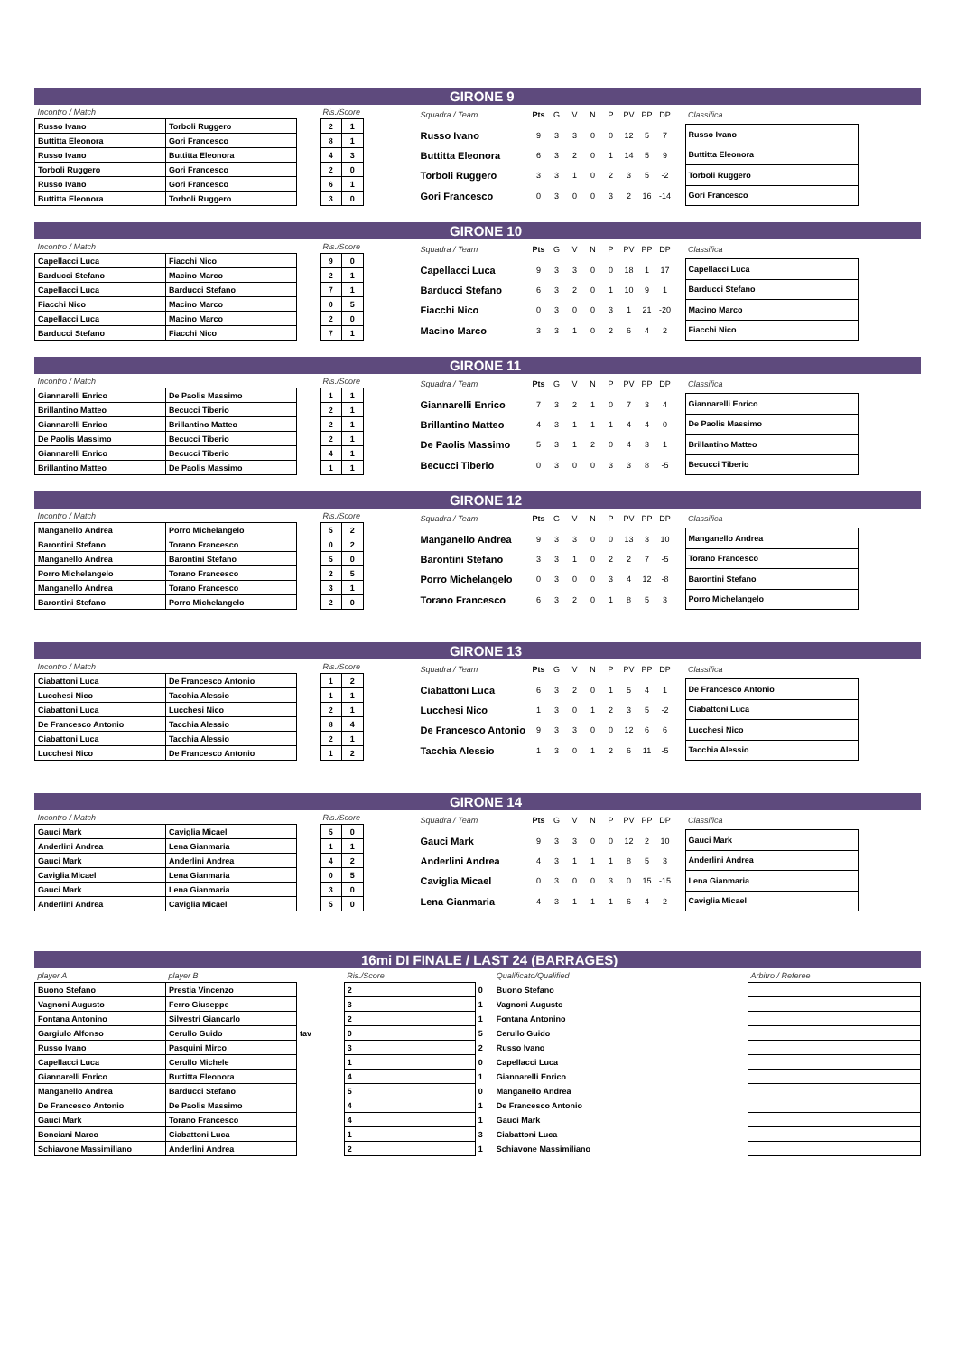GIRONE 9
| Incontro / Match | |
| Russo Ivano | Torboli Ruggero |
| Buttitta Eleonora | Gori Francesco |
| Russo Ivano | Buttitta Eleonora |
| Torboli Ruggero | Gori Francesco |
| Russo Ivano | Gori Francesco |
| Buttitta Eleonora | Torboli Ruggero |
| Ris./Score | |
| 2 | 1 |
| 8 | 1 |
| 4 | 3 |
| 2 | 0 |
| 6 | 1 |
| 3 | 0 |
| Squadra / Team | Pts | G | V | N | P | PV | PP | DP |
| Russo Ivano | 9 | 3 | 3 | 0 | 0 | 12 | 5 | 7 |
| Buttitta Eleonora | 6 | 3 | 2 | 0 | 1 | 14 | 5 | 9 |
| Torboli Ruggero | 3 | 3 | 1 | 0 | 2 | 3 | 5 | -2 |
| Gori Francesco | 0 | 3 | 0 | 0 | 3 | 2 | 16 | -14 |
| Classifica |
| Russo Ivano |
| Buttitta Eleonora |
| Torboli Ruggero |
| Gori Francesco |
GIRONE 10
| Incontro / Match | |
| Capellacci Luca | Fiacchi Nico |
| Barducci Stefano | Macino Marco |
| Capellacci Luca | Barducci Stefano |
| Fiacchi Nico | Macino Marco |
| Capellacci Luca | Macino Marco |
| Barducci Stefano | Fiacchi Nico |
| Ris./Score | |
| 9 | 0 |
| 2 | 1 |
| 7 | 1 |
| 0 | 5 |
| 2 | 0 |
| 7 | 1 |
| Squadra / Team | Pts | G | V | N | P | PV | PP | DP |
| Capellacci Luca | 9 | 3 | 3 | 0 | 0 | 18 | 1 | 17 |
| Barducci Stefano | 6 | 3 | 2 | 0 | 1 | 10 | 9 | 1 |
| Fiacchi Nico | 0 | 3 | 0 | 0 | 3 | 1 | 21 | -20 |
| Macino Marco | 3 | 3 | 1 | 0 | 2 | 6 | 4 | 2 |
| Classifica |
| Capellacci Luca |
| Barducci Stefano |
| Macino Marco |
| Fiacchi Nico |
GIRONE 11
| Incontro / Match | |
| Giannarelli Enrico | De Paolis Massimo |
| Brillantino Matteo | Becucci Tiberio |
| Giannarelli Enrico | Brillantino Matteo |
| De Paolis Massimo | Becucci Tiberio |
| Giannarelli Enrico | Becucci Tiberio |
| Brillantino Matteo | De Paolis Massimo |
| Ris./Score | |
| 1 | 1 |
| 2 | 1 |
| 2 | 1 |
| 2 | 1 |
| 4 | 1 |
| 1 | 1 |
| Squadra / Team | Pts | G | V | N | P | PV | PP | DP |
| Giannarelli Enrico | 7 | 3 | 2 | 1 | 0 | 7 | 3 | 4 |
| Brillantino Matteo | 4 | 3 | 1 | 1 | 1 | 4 | 4 | 0 |
| De Paolis Massimo | 5 | 3 | 1 | 2 | 0 | 4 | 3 | 1 |
| Becucci Tiberio | 0 | 3 | 0 | 0 | 3 | 3 | 8 | -5 |
| Classifica |
| Giannarelli Enrico |
| De Paolis Massimo |
| Brillantino Matteo |
| Becucci Tiberio |
GIRONE 12
| Incontro / Match | |
| Manganello Andrea | Porro Michelangelo |
| Barontini Stefano | Torano Francesco |
| Manganello Andrea | Barontini Stefano |
| Porro Michelangelo | Torano Francesco |
| Manganello Andrea | Torano Francesco |
| Barontini Stefano | Porro Michelangelo |
| Ris./Score | |
| 5 | 2 |
| 0 | 2 |
| 5 | 0 |
| 2 | 5 |
| 3 | 1 |
| 2 | 0 |
| Squadra / Team | Pts | G | V | N | P | PV | PP | DP |
| Manganello Andrea | 9 | 3 | 3 | 0 | 0 | 13 | 3 | 10 |
| Barontini Stefano | 3 | 3 | 1 | 0 | 2 | 2 | 7 | -5 |
| Porro Michelangelo | 0 | 3 | 0 | 0 | 3 | 4 | 12 | -8 |
| Torano Francesco | 6 | 3 | 2 | 0 | 1 | 8 | 5 | 3 |
| Classifica |
| Manganello Andrea |
| Torano Francesco |
| Barontini Stefano |
| Porro Michelangelo |
GIRONE 13
| Incontro / Match | |
| Ciabattoni Luca | De Francesco Antonio |
| Lucchesi Nico | Tacchia Alessio |
| Ciabattoni Luca | Lucchesi Nico |
| De Francesco Antonio | Tacchia Alessio |
| Ciabattoni Luca | Tacchia Alessio |
| Lucchesi Nico | De Francesco Antonio |
| Ris./Score | |
| 1 | 2 |
| 1 | 1 |
| 2 | 1 |
| 8 | 4 |
| 2 | 1 |
| 1 | 2 |
| Squadra / Team | Pts | G | V | N | P | PV | PP | DP |
| Ciabattoni Luca | 6 | 3 | 2 | 0 | 1 | 5 | 4 | 1 |
| Lucchesi Nico | 1 | 3 | 0 | 1 | 2 | 3 | 5 | -2 |
| De Francesco Antonio | 9 | 3 | 3 | 0 | 0 | 12 | 6 | 6 |
| Tacchia Alessio | 1 | 3 | 0 | 1 | 2 | 6 | 11 | -5 |
| Classifica |
| De Francesco Antonio |
| Ciabattoni Luca |
| Lucchesi Nico |
| Tacchia Alessio |
GIRONE 14
| Incontro / Match | |
| Gauci Mark | Caviglia Micael |
| Anderlini Andrea | Lena Gianmaria |
| Gauci Mark | Anderlini Andrea |
| Caviglia Micael | Lena Gianmaria |
| Gauci Mark | Lena Gianmaria |
| Anderlini Andrea | Caviglia Micael |
| Ris./Score | |
| 5 | 0 |
| 1 | 1 |
| 4 | 2 |
| 0 | 5 |
| 3 | 0 |
| 5 | 0 |
| Squadra / Team | Pts | G | V | N | P | PV | PP | DP |
| Gauci Mark | 9 | 3 | 3 | 0 | 0 | 12 | 2 | 10 |
| Anderlini Andrea | 4 | 3 | 1 | 1 | 1 | 8 | 5 | 3 |
| Caviglia Micael | 0 | 3 | 0 | 0 | 3 | 0 | 15 | -15 |
| Lena Gianmaria | 4 | 3 | 1 | 1 | 1 | 6 | 4 | 2 |
| Classifica |
| Gauci Mark |
| Anderlini Andrea |
| Lena Gianmaria |
| Caviglia Micael |
16mi DI FINALE / LAST 24 (BARRAGES)
| player A | player B | | Ris./Score | | Qualificato/Qualified |
| Buono Stefano | Prestia Vincenzo | | 2 | 0 | Buono Stefano |
| Vagnoni Augusto | Ferro Giuseppe | | 3 | 1 | Vagnoni Augusto |
| Fontana Antonino | Silvestri Giancarlo | | 2 | 1 | Fontana Antonino |
| Gargiulo Alfonso | Cerullo Guido | tav | 0 | 5 | Cerullo Guido |
| Russo Ivano | Pasquini Mirco | | 3 | 2 | Russo Ivano |
| Capellacci Luca | Cerullo Michele | | 1 | 0 | Capellacci Luca |
| Giannarelli Enrico | Buttitta Eleonora | | 4 | 1 | Giannarelli Enrico |
| Manganello Andrea | Barducci Stefano | | 5 | 0 | Manganello Andrea |
| De Francesco Antonio | De Paolis Massimo | | 4 | 1 | De Francesco Antonio |
| Gauci Mark | Torano Francesco | | 4 | 1 | Gauci Mark |
| Bonciani Marco | Ciabattoni Luca | | 1 | 3 | Ciabattoni Luca |
| Schiavone Massimiliano | Anderlini Andrea | | 2 | 1 | Schiavone Massimiliano |
| Arbitro / Referee |